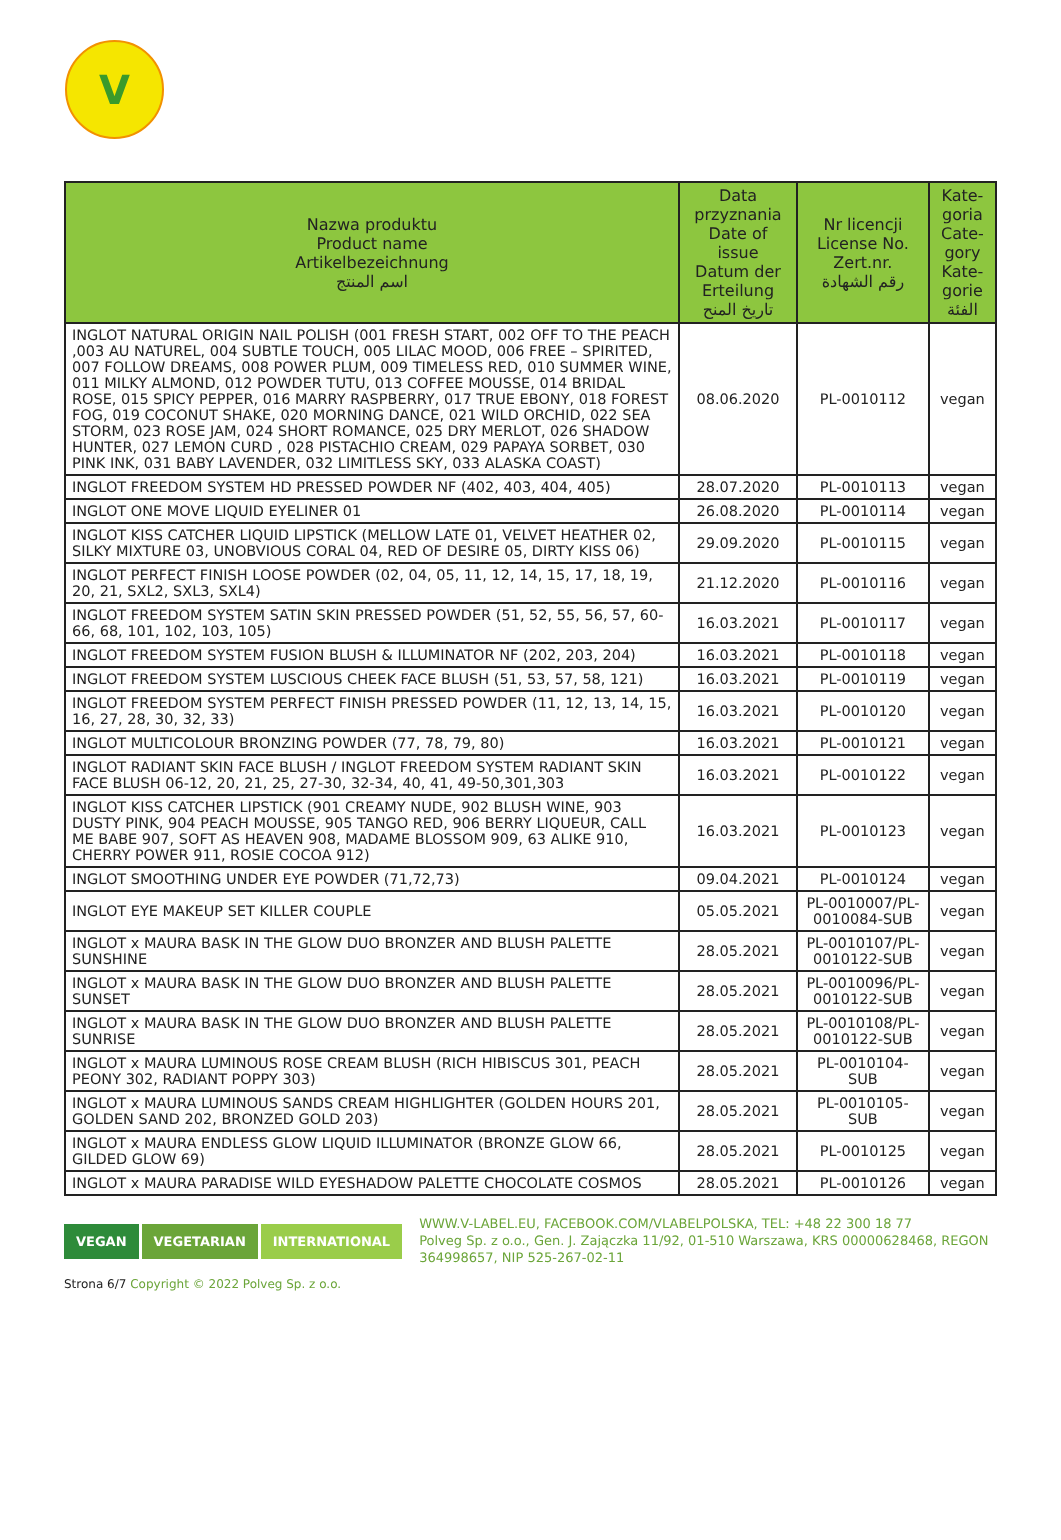V
| Nazwa produktu Product name Artikelbezeichnung اسم المنتج | Data przyznania Date of issue Datum der Erteilung تاريخ المنح | Nr licencji License No. Zert.nr. رقم الشهادة | Kate-goria Cate-gory Kate-gorie الفئة |
| --- | --- | --- | --- |
| INGLOT NATURAL ORIGIN NAIL POLISH (001 FRESH START, 002 OFF TO THE PEACH ,003 AU NATUREL, 004 SUBTLE TOUCH, 005 LILAC MOOD, 006 FREE – SPIRITED, 007 FOLLOW DREAMS, 008 POWER PLUM, 009 TIMELESS RED, 010 SUMMER WINE, 011 MILKY ALMOND, 012 POWDER TUTU, 013 COFFEE MOUSSE, 014 BRIDAL ROSE, 015 SPICY PEPPER, 016 MARRY RASPBERRY, 017 TRUE EBONY, 018 FOREST FOG, 019 COCONUT SHAKE, 020 MORNING DANCE, 021 WILD ORCHID, 022 SEA STORM, 023 ROSE JAM, 024 SHORT ROMANCE, 025 DRY MERLOT, 026 SHADOW HUNTER, 027 LEMON CURD , 028 PISTACHIO CREAM, 029 PAPAYA SORBET, 030 PINK INK, 031 BABY LAVENDER, 032 LIMITLESS SKY, 033 ALASKA COAST) | 08.06.2020 | PL-0010112 | vegan |
| INGLOT FREEDOM SYSTEM HD PRESSED POWDER NF (402, 403, 404, 405) | 28.07.2020 | PL-0010113 | vegan |
| INGLOT ONE MOVE LIQUID EYELINER 01 | 26.08.2020 | PL-0010114 | vegan |
| INGLOT KISS CATCHER LIQUID LIPSTICK (MELLOW LATE 01, VELVET HEATHER 02, SILKY MIXTURE 03, UNOBVIOUS CORAL 04, RED OF DESIRE 05, DIRTY KISS 06) | 29.09.2020 | PL-0010115 | vegan |
| INGLOT PERFECT FINISH LOOSE POWDER (02, 04, 05, 11, 12, 14, 15, 17, 18, 19, 20, 21, SXL2, SXL3, SXL4) | 21.12.2020 | PL-0010116 | vegan |
| INGLOT FREEDOM SYSTEM SATIN SKIN PRESSED POWDER (51, 52, 55, 56, 57, 60-66, 68, 101, 102, 103, 105) | 16.03.2021 | PL-0010117 | vegan |
| INGLOT FREEDOM SYSTEM FUSION BLUSH & ILLUMINATOR NF (202, 203, 204) | 16.03.2021 | PL-0010118 | vegan |
| INGLOT FREEDOM SYSTEM LUSCIOUS CHEEK FACE BLUSH (51, 53, 57, 58, 121) | 16.03.2021 | PL-0010119 | vegan |
| INGLOT FREEDOM SYSTEM PERFECT FINISH PRESSED POWDER (11, 12, 13, 14, 15, 16, 27, 28, 30, 32, 33) | 16.03.2021 | PL-0010120 | vegan |
| INGLOT MULTICOLOUR BRONZING POWDER (77, 78, 79, 80) | 16.03.2021 | PL-0010121 | vegan |
| INGLOT RADIANT SKIN FACE BLUSH / INGLOT FREEDOM SYSTEM RADIANT SKIN FACE BLUSH 06-12, 20, 21, 25, 27-30, 32-34, 40, 41, 49-50,301,303 | 16.03.2021 | PL-0010122 | vegan |
| INGLOT KISS CATCHER LIPSTICK (901 CREAMY NUDE, 902 BLUSH WINE, 903 DUSTY PINK, 904 PEACH MOUSSE, 905 TANGO RED, 906 BERRY LIQUEUR, CALL ME BABE 907, SOFT AS HEAVEN 908, MADAME BLOSSOM 909, 63 ALIKE 910, CHERRY POWER 911, ROSIE COCOA 912) | 16.03.2021 | PL-0010123 | vegan |
| INGLOT SMOOTHING UNDER EYE POWDER (71,72,73) | 09.04.2021 | PL-0010124 | vegan |
| INGLOT EYE MAKEUP SET KILLER COUPLE | 05.05.2021 | PL-0010007/PL-0010084-SUB | vegan |
| INGLOT x MAURA BASK IN THE GLOW DUO BRONZER AND BLUSH PALETTE SUNSHINE | 28.05.2021 | PL-0010107/PL-0010122-SUB | vegan |
| INGLOT x MAURA BASK IN THE GLOW DUO BRONZER AND BLUSH PALETTE SUNSET | 28.05.2021 | PL-0010096/PL-0010122-SUB | vegan |
| INGLOT x MAURA BASK IN THE GLOW DUO BRONZER AND BLUSH PALETTE SUNRISE | 28.05.2021 | PL-0010108/PL-0010122-SUB | vegan |
| INGLOT x MAURA LUMINOUS ROSE CREAM BLUSH (RICH HIBISCUS 301, PEACH PEONY 302, RADIANT POPPY 303) | 28.05.2021 | PL-0010104-SUB | vegan |
| INGLOT x MAURA LUMINOUS SANDS CREAM HIGHLIGHTER (GOLDEN HOURS 201, GOLDEN SAND 202, BRONZED GOLD 203) | 28.05.2021 | PL-0010105-SUB | vegan |
| INGLOT x MAURA ENDLESS GLOW LIQUID ILLUMINATOR (BRONZE GLOW 66, GILDED GLOW 69) | 28.05.2021 | PL-0010125 | vegan |
| INGLOT x MAURA PARADISE WILD EYESHADOW PALETTE CHOCOLATE COSMOS | 28.05.2021 | PL-0010126 | vegan |
VEGAN VEGETARIAN INTERNATIONAL
WWW.V-LABEL.EU, FACEBOOK.COM/VLABELPOLSKA, TEL: +48 22 300 18 77
Polveg Sp. z o.o., Gen. J. Zajączka 11/92, 01-510 Warszawa, KRS 00000628468, REGON 364998657, NIP 525-267-02-11
Strona 6/7 Copyright © 2022 Polveg Sp. z o.o.